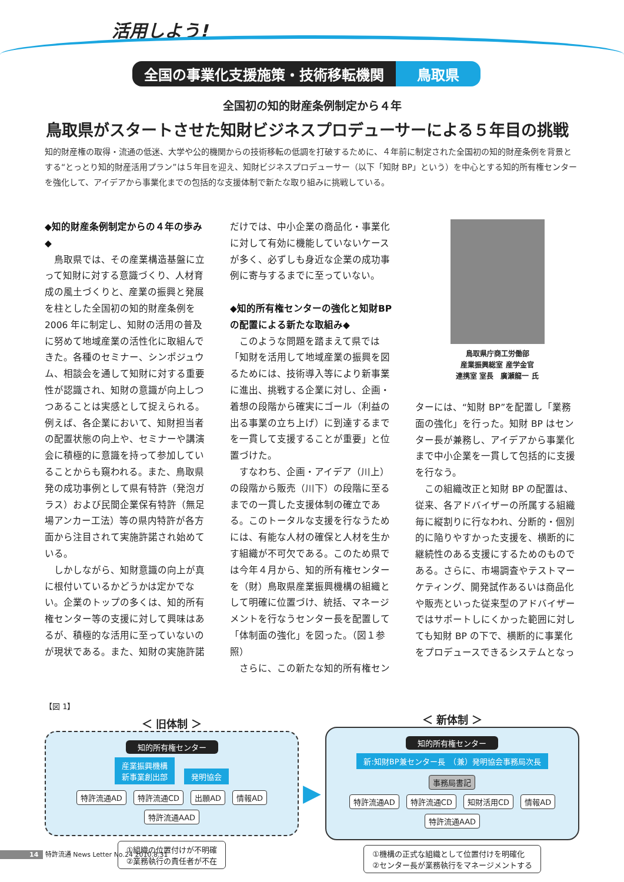活用しよう!
全国の事業化支援施策・技術移転機関 鳥取県
全国初の知的財産条例制定から４年
鳥取県がスタートさせた知財ビジネスプロデューサーによる５年目の挑戦
知的財産権の取得・流通の低迷、大学や公的機関からの技術移転の低調を打破するために、４年前に制定された全国初の知的財産条例を背景とする“とっとり知的財産活用プラン”は５年目を迎え、知財ビジネスプロデューサー（以下「知財 BP」という）を中心とする知的所有権センターを強化して、アイデアから事業化までの包括的な支援体制で新たな取り組みに挑戦している。
◆知的財産条例制定からの４年の歩み◆
鳥取県では、その産業構造基盤に立って知財に対する意識づくり、人材育成の風土づくりと、産業の振興と発展を柱とした全国初の知的財産条例を2006 年に制定し、知財の活用の普及に努めて地域産業の活性化に取組んできた。各種のセミナー、シンポジュウム、相談会を通して知財に対する重要性が認識され、知財の意識が向上しつつあることは実感として捉えられる。例えば、各企業において、知財担当者の配置状態の向上や、セミナーや講演会に積極的に意識を持って参加していることからも窺われる。また、鳥取県発の成功事例として県有特許（発泡ガラス）および民間企業保有特許（無足場アンカー工法）等の県内特許が各方面から注目されて実施許諾され始めている。
しかしながら、知財意識の向上が真に根付いているかどうかは定かでない。企業のトップの多くは、知的所有権センター等の支援に対して興味はあるが、積極的な活用に至っていないのが現状である。また、知財の実施許諾
だけでは、中小企業の商品化・事業化に対して有効に機能していないケースが多く、必ずしも身近な企業の成功事例に寄与するまでに至っていない。
◆知的所有権センターの強化と知財BP の配置による新たな取組み◆
このような問題を踏まえて県では「知財を活用して地域産業の振興を図るためには、技術導入等により新事業に進出、挑戦する企業に対し、企画・着想の段階から確実にゴール（利益の出る事業の立ち上げ）に到達するまでを一貫して支援することが重要」と位置づけた。
すなわち、企画・アイデア（川上）の段階から販売（川下）の段階に至るまでの一貫した支援体制の確立である。このトータルな支援を行なうためには、有能な人材の確保と人材を生かす組織が不可欠である。このため県では今年４月から、知的所有権センターを（財）鳥取県産業振興機構の組織として明確に位置づけ、統括、マネージメントを行なうセンター長を配置して「体制面の強化」を図った。（図１参照）
さらに、この新たな知的所有権セン
鳥取県庁商工労働部
産業振興総室 産学金官
連携室 室長　廣瀬龍一 氏
ターには、“知財 BP”を配置し「業務面の強化」を行った。知財 BP はセンター長が兼務し、アイデアから事業化まで中小企業を一貫して包括的に支援を行なう。
この組織改正と知財 BP の配置は、従来、各アドバイザーの所属する組織毎に縦割りに行なわれ、分断的・個別的に陥りやすかった支援を、横断的に継続性のある支援にするためのものである。さらに、市場調査やテストマーケティング、開発試作あるいは商品化や販売といった従来型のアドバイザーではサポートしにくかった範囲に対しても知財 BP の下で、横断的に事業化をプロデュースできるシステムとなっ
【図 1】
＜ 旧体制 ＞
知的所有権センター
産業振興機構
新事業創出部 発明協会
特許流通AD 特許流通CD 出願AD 情報AD
特許流通AAD
①組織の位置付けが不明確
②業務執行の責任者が不在
▶
＜ 新体制 ＞
知的所有権センター
新:知財BP兼センター長　（兼）発明協会事務局次長
事務局書記
特許流通AD 特許流通CD 知財活用CD 情報AD
特許流通AAD
①機構の正式な組織として位置付けを明確化
②センター長が業務執行をマネージメントする
14 特許流通 News Letter No.24 2010.8.31